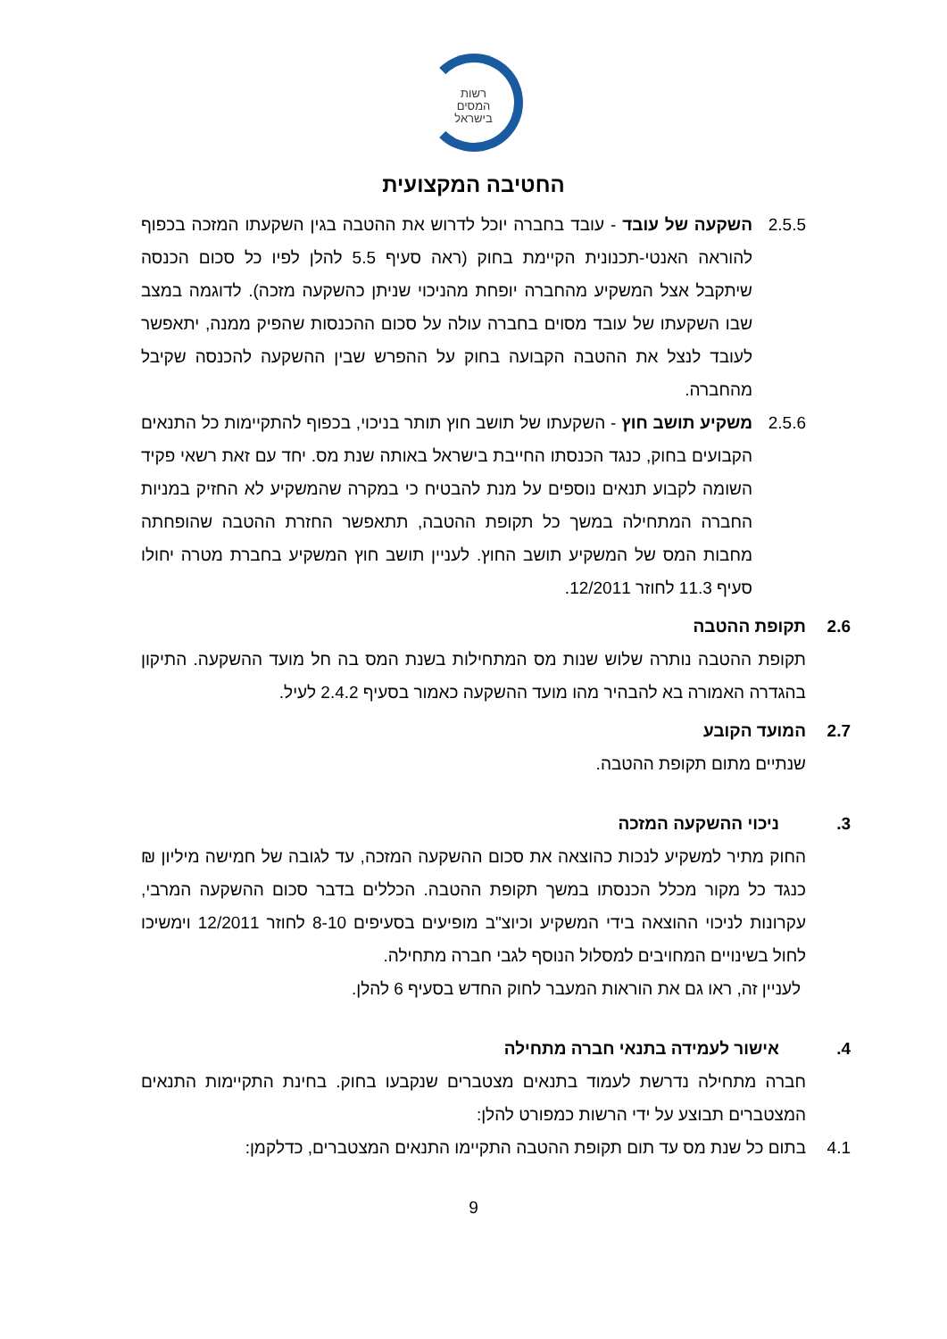רשות
המסים
בישראל
החטיבה המקצועית
2.5.5 השקעה של עובד - עובד בחברה יוכל לדרוש את ההטבה בגין השקעתו המזכה בכפוף להוראה האנטי-תכנונית הקיימת בחוק (ראה סעיף 5.5 להלן לפיו כל סכום הכנסה שיתקבל אצל המשקיע מהחברה יופחת מהניכוי שניתן כהשקעה מזכה). לדוגמה במצב שבו השקעתו של עובד מסוים בחברה עולה על סכום ההכנסות שהפיק ממנה, יתאפשר לעובד לנצל את ההטבה הקבועה בחוק על ההפרש שבין ההשקעה להכנסה שקיבל מהחברה.
2.5.6 משקיע תושב חוץ - השקעתו של תושב חוץ תותר בניכוי, בכפוף להתקיימות כל התנאים הקבועים בחוק, כנגד הכנסתו החייבת בישראל באותה שנת מס. יחד עם זאת רשאי פקיד השומה לקבוע תנאים נוספים על מנת להבטיח כי במקרה שהמשקיע לא החזיק במניות החברה המתחילה במשך כל תקופת ההטבה, תתאפשר החזרת ההטבה שהופחתה מחבות המס של המשקיע תושב החוץ. לעניין תושב חוץ המשקיע בחברת מטרה יחולו סעיף 11.3 לחוזר 12/2011.
2.6 תקופת ההטבה
תקופת ההטבה נותרה שלוש שנות מס המתחילות בשנת המס בה חל מועד ההשקעה. התיקון בהגדרה האמורה בא להבהיר מהו מועד ההשקעה כאמור בסעיף 2.4.2 לעיל.
2.7 המועד הקובע
שנתיים מתום תקופת ההטבה.
3. ניכוי ההשקעה המזכה
החוק מתיר למשקיע לנכות כהוצאה את סכום ההשקעה המזכה, עד לגובה של חמישה מיליון ₪ כנגד כל מקור מכלל הכנסתו במשך תקופת ההטבה. הכללים בדבר סכום ההשקעה המרבי, עקרונות לניכוי ההוצאה בידי המשקיע וכיוצ"ב מופיעים בסעיפים 8-10 לחוזר 12/2011 וימשיכו לחול בשינויים המחויבים למסלול הנוסף לגבי חברה מתחילה.
לעניין זה, ראו גם את הוראות המעבר לחוק החדש בסעיף 6 להלן.
4. אישור לעמידה בתנאי חברה מתחילה
חברה מתחילה נדרשת לעמוד בתנאים מצטברים שנקבעו בחוק. בחינת התקיימות התנאים המצטברים תבוצע על ידי הרשות כמפורט להלן:
4.1 בתום כל שנת מס עד תום תקופת ההטבה התקיימו התנאים המצטברים, כדלקמן:
9